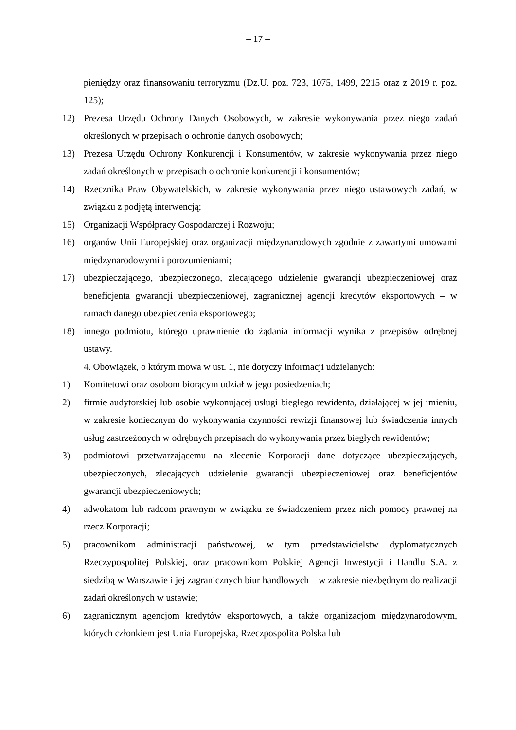– 17 –
pieniędzy oraz finansowaniu terroryzmu (Dz.U. poz. 723, 1075, 1499, 2215 oraz z 2019 r. poz. 125);
12) Prezesa Urzędu Ochrony Danych Osobowych, w zakresie wykonywania przez niego zadań określonych w przepisach o ochronie danych osobowych;
13) Prezesa Urzędu Ochrony Konkurencji i Konsumentów, w zakresie wykonywania przez niego zadań określonych w przepisach o ochronie konkurencji i konsumentów;
14) Rzecznika Praw Obywatelskich, w zakresie wykonywania przez niego ustawowych zadań, w związku z podjętą interwencją;
15) Organizacji Współpracy Gospodarczej i Rozwoju;
16) organów Unii Europejskiej oraz organizacji międzynarodowych zgodnie z zawartymi umowami międzynarodowymi i porozumieniami;
17) ubezpieczającego, ubezpieczonego, zlecającego udzielenie gwarancji ubezpieczeniowej oraz beneficjenta gwarancji ubezpieczeniowej, zagranicznej agencji kredytów eksportowych – w ramach danego ubezpieczenia eksportowego;
18) innego podmiotu, którego uprawnienie do żądania informacji wynika z przepisów odrębnej ustawy.
4. Obowiązek, o którym mowa w ust. 1, nie dotyczy informacji udzielanych:
1) Komitetowi oraz osobom biorącym udział w jego posiedzeniach;
2) firmie audytorskiej lub osobie wykonującej usługi biegłego rewidenta, działającej w jej imieniu, w zakresie koniecznym do wykonywania czynności rewizji finansowej lub świadczenia innych usług zastrzeżonych w odrębnych przepisach do wykonywania przez biegłych rewidentów;
3) podmiotowi przetwarzającemu na zlecenie Korporacji dane dotyczące ubezpieczających, ubezpieczonych, zlecających udzielenie gwarancji ubezpieczeniowej oraz beneficjentów gwarancji ubezpieczeniowych;
4) adwokatom lub radcom prawnym w związku ze świadczeniem przez nich pomocy prawnej na rzecz Korporacji;
5) pracownikom administracji państwowej, w tym przedstawicielstw dyplomatycznych Rzeczypospolitej Polskiej, oraz pracownikom Polskiej Agencji Inwestycji i Handlu S.A. z siedzibą w Warszawie i jej zagranicznych biur handlowych – w zakresie niezbędnym do realizacji zadań określonych w ustawie;
6) zagranicznym agencjom kredytów eksportowych, a także organizacjom międzynarodowym, których członkiem jest Unia Europejska, Rzeczpospolita Polska lub